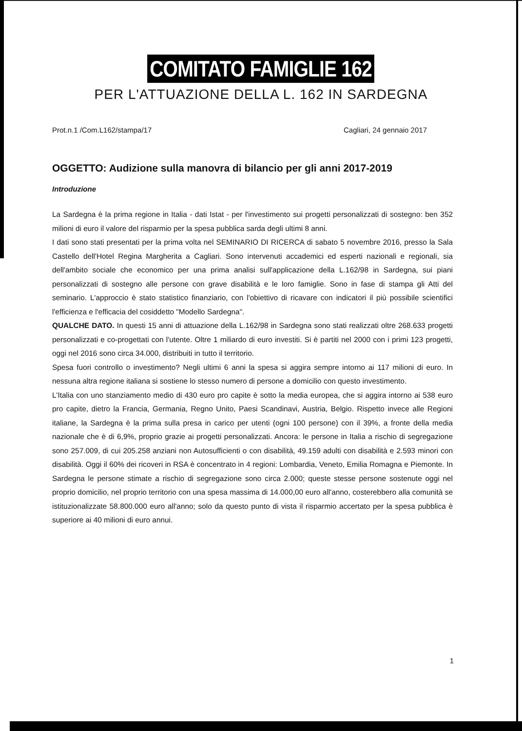COMITATO FAMIGLIE 162
PER L'ATTUAZIONE DELLA L. 162 IN SARDEGNA
Prot.n.1 /Com.L162/stampa/17 Cagliari, 24 gennaio 2017
OGGETTO: Audizione sulla manovra di bilancio per gli anni 2017-2019
Introduzione
La Sardegna è la prima regione in Italia - dati Istat - per l'investimento sui progetti personalizzati di sostegno: ben 352 milioni di euro il valore del risparmio per la spesa pubblica sarda degli ultimi 8 anni.
I dati sono stati presentati per la prima volta nel SEMINARIO DI RICERCA di sabato 5 novembre 2016, presso la Sala Castello dell'Hotel Regina Margherita a Cagliari. Sono intervenuti accademici ed esperti nazionali e regionali, sia dell'ambito sociale che economico per una prima analisi sull'applicazione della L.162/98 in Sardegna, sui piani personalizzati di sostegno alle persone con grave disabilità e le loro famiglie. Sono in fase di stampa gli Atti del seminario. L'approccio è stato statistico finanziario, con l'obiettivo di ricavare con indicatori il più possibile scientifici l'efficienza e l'efficacia del cosiddetto "Modello Sardegna".
QUALCHE DATO. In questi 15 anni di attuazione della L.162/98 in Sardegna sono stati realizzati oltre 268.633 progetti personalizzati e co-progettati con l'utente. Oltre 1 miliardo di euro investiti. Si è partiti nel 2000 con i primi 123 progetti, oggi nel 2016 sono circa 34.000, distribuiti in tutto il territorio.
Spesa fuori controllo o investimento? Negli ultimi 6 anni la spesa si aggira sempre intorno ai 117 milioni di euro. In nessuna altra regione italiana si sostiene lo stesso numero di persone a domicilio con questo investimento.
L'Italia con uno stanziamento medio di 430 euro pro capite è sotto la media europea, che si aggira intorno ai 538 euro pro capite, dietro la Francia, Germania, Regno Unito, Paesi Scandinavi, Austria, Belgio. Rispetto invece alle Regioni italiane, la Sardegna è la prima sulla presa in carico per utenti (ogni 100 persone) con il 39%, a fronte della media nazionale che è di 6,9%, proprio grazie ai progetti personalizzati. Ancora: le persone in Italia a rischio di segregazione sono 257.009, di cui 205.258 anziani non Autosufficienti o con disabilità, 49.159 adulti con disabilità e 2.593 minori con disabilità. Oggi il 60% dei ricoveri in RSA è concentrato in 4 regioni: Lombardia, Veneto, Emilia Romagna e Piemonte. In Sardegna le persone stimate a rischio di segregazione sono circa 2.000; queste stesse persone sostenute oggi nel proprio domicilio, nel proprio territorio con una spesa massima di 14.000,00 euro all'anno, costerebbero alla comunità se istituzionalizzate 58.800.000 euro all'anno; solo da questo punto di vista il risparmio accertato per la spesa pubblica è superiore ai 40 milioni di euro annui.
1